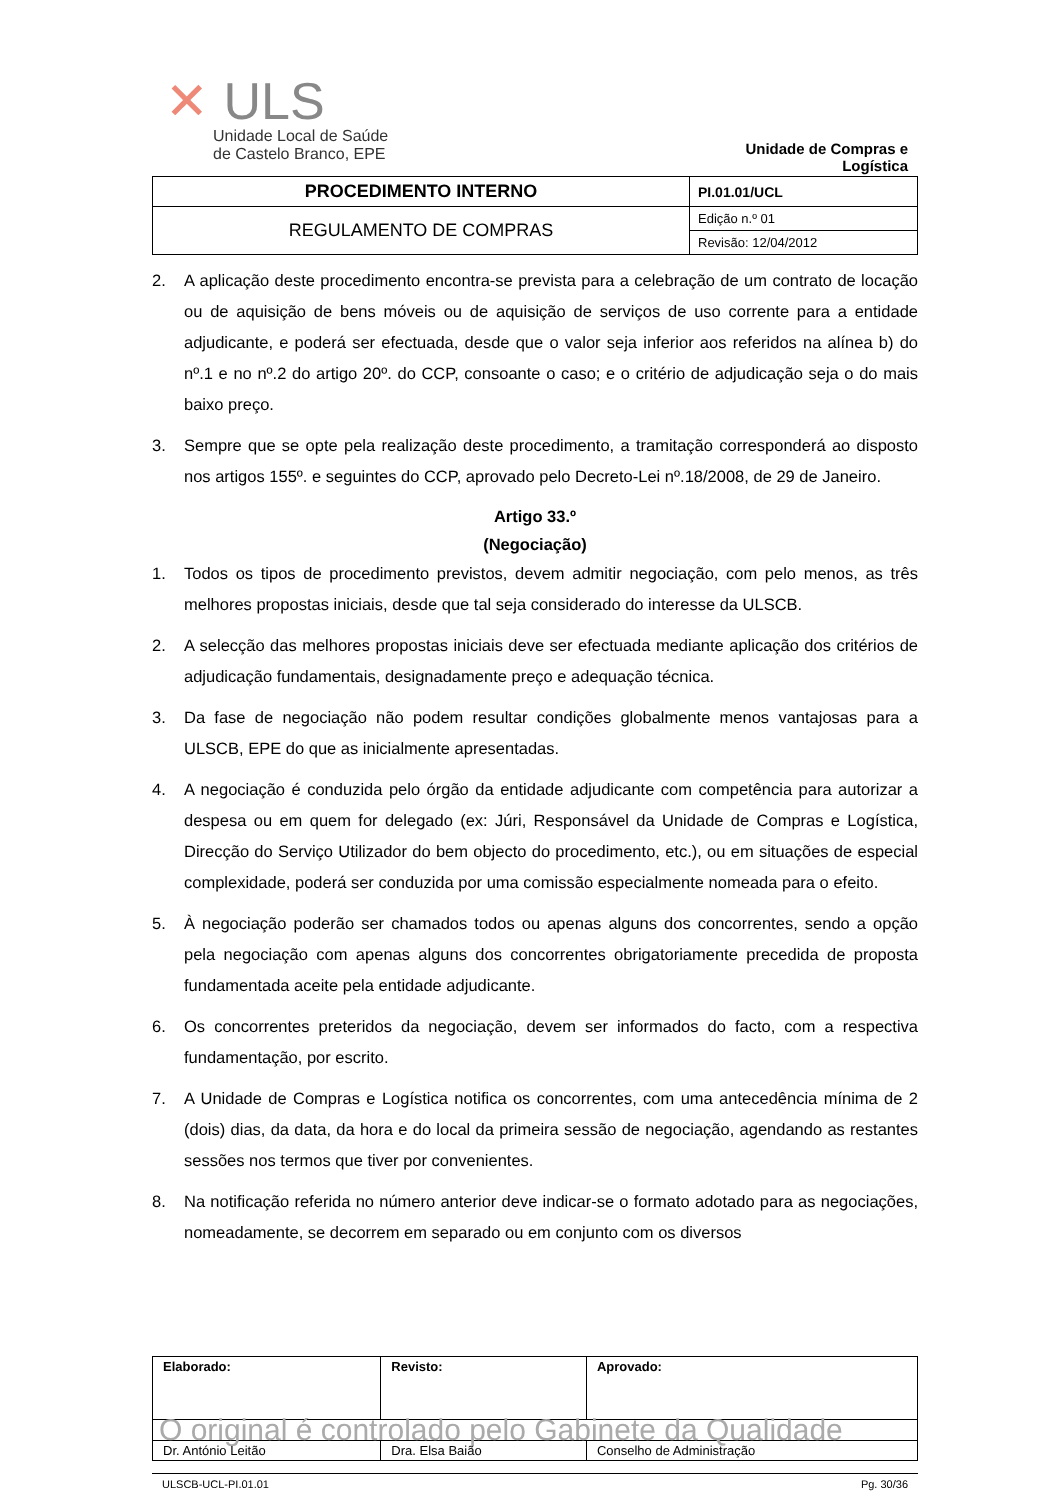✕ ULS
Unidade Local de Saúde
de Castelo Branco, EPE
Unidade de Compras e Logística
| PROCEDIMENTO INTERNO | PI.01.01/UCL |
| REGULAMENTO DE COMPRAS | Edição n.º 01 |
| | Revisão: 12/04/2012 |
2. A aplicação deste procedimento encontra-se prevista para a celebração de um contrato de locação ou de aquisição de bens móveis ou de aquisição de serviços de uso corrente para a entidade adjudicante, e poderá ser efectuada, desde que o valor seja inferior aos referidos na alínea b) do nº.1 e no nº.2 do artigo 20º. do CCP, consoante o caso; e o critério de adjudicação seja o do mais baixo preço.
3. Sempre que se opte pela realização deste procedimento, a tramitação corresponderá ao disposto nos artigos 155º. e seguintes do CCP, aprovado pelo Decreto-Lei nº.18/2008, de 29 de Janeiro.
Artigo 33.º
(Negociação)
1. Todos os tipos de procedimento previstos, devem admitir negociação, com pelo menos, as três melhores propostas iniciais, desde que tal seja considerado do interesse da ULSCB.
2. A selecção das melhores propostas iniciais deve ser efectuada mediante aplicação dos critérios de adjudicação fundamentais, designadamente preço e adequação técnica.
3. Da fase de negociação não podem resultar condições globalmente menos vantajosas para a ULSCB, EPE do que as inicialmente apresentadas.
4. A negociação é conduzida pelo órgão da entidade adjudicante com competência para autorizar a despesa ou em quem for delegado (ex: Júri, Responsável da Unidade de Compras e Logística, Direcção do Serviço Utilizador do bem objecto do procedimento, etc.), ou em situações de especial complexidade, poderá ser conduzida por uma comissão especialmente nomeada para o efeito.
5. À negociação poderão ser chamados todos ou apenas alguns dos concorrentes, sendo a opção pela negociação com apenas alguns dos concorrentes obrigatoriamente precedida de proposta fundamentada aceite pela entidade adjudicante.
6. Os concorrentes preteridos da negociação, devem ser informados do facto, com a respectiva fundamentação, por escrito.
7. A Unidade de Compras e Logística notifica os concorrentes, com uma antecedência mínima de 2 (dois) dias, da data, da hora e do local da primeira sessão de negociação, agendando as restantes sessões nos termos que tiver por convenientes.
8. Na notificação referida no número anterior deve indicar-se o formato adotado para as negociações, nomeadamente, se decorrem em separado ou em conjunto com os diversos
| Elaborado: | Revisto: | Aprovado: |
| O original é controlado pelo Gabinete da Qualidade | | |
| Dr. António Leitão | Dra. Elsa Baião | Conselho de Administração |
ULSCB-UCL-PI.01.01 Pg. 30/36